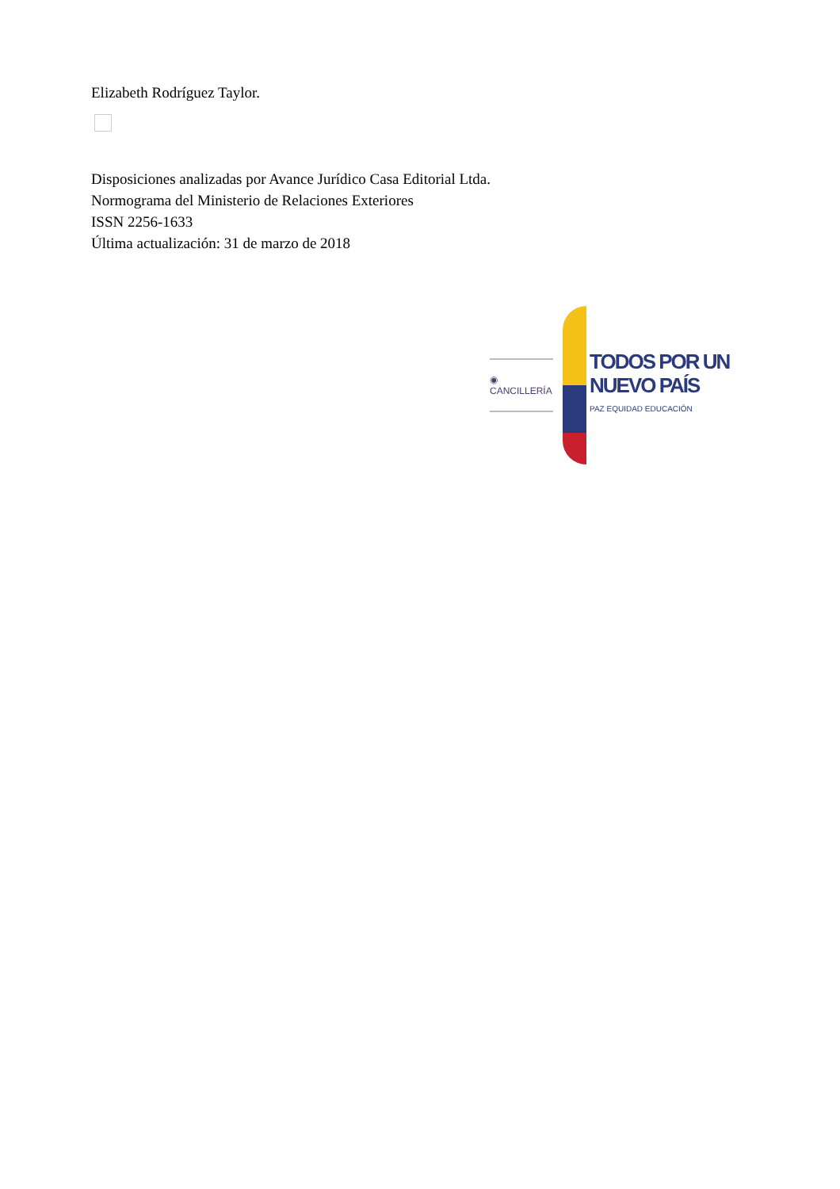Elizabeth Rodríguez Taylor.
Disposiciones analizadas por Avance Jurídico Casa Editorial Ltda.
Normograma del Ministerio de Relaciones Exteriores
ISSN 2256-1633
Última actualización: 31 de marzo de 2018
◉ CANCILLERÍA
TODOS POR UN
NUEVO PAÍS
PAZ EQUIDAD EDUCACIÓN